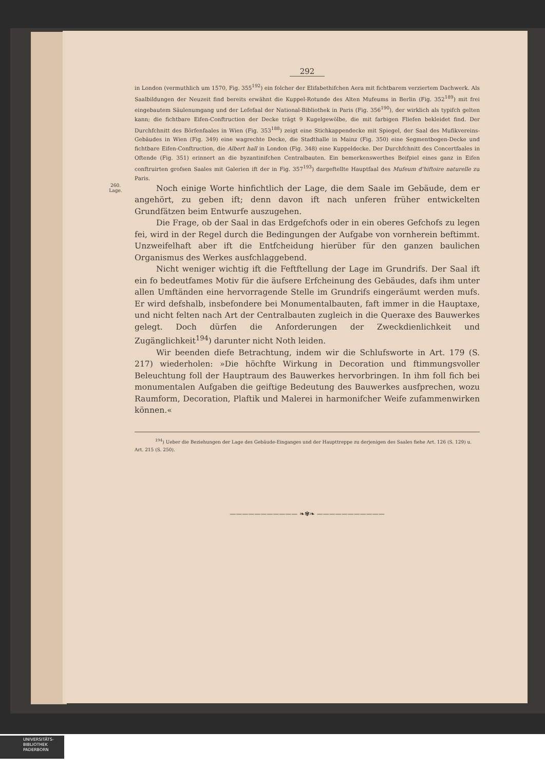292
in London (vermuthlich um 1570, Fig. 355<sup>192</sup>) ein folcher der Elifabethifchen Aera mit fichtbarem verziertem Dachwerk. Als Saalbildungen der Neuzeit find bereits erwähnt die Kuppel-Rotunde des Alten Mufeums in Berlin (Fig. 352<sup>189</sup>) mit frei eingebautem Säulenumgang und der Lefefaal der National-Bibliothek in Paris (Fig. 356<sup>190</sup>), der wirklich als typifch gelten kann; die fichtbare Eifen-Conftruction der Decke trägt 9 Kugelgewölbe, die mit farbigen Fliefen bekleidet find. Der Durchfchnitt des Börfenfaales in Wien (Fig. 353<sup>188</sup>) zeigt eine Stichkappendecke mit Spiegel, der Saal des Mufikvereins-Gebäudes in Wien (Fig. 349) eine wagrechte Decke, die Stadthalle in Mainz (Fig. 350) eine Segmentbogen-Decke und fichtbare Eifen-Conftruction, die Albert hall in London (Fig. 348) eine Kuppeldecke. Der Durchfchnitt des Concertfaales in Oftende (Fig. 351) erinnert an die byzantinifchen Centralbauten. Ein bemerkenswerthes Beifpiel eines ganz in Eifen conftruirten grofsen Saales mit Galerien ift der in Fig. 357<sup>193</sup>) dargeftellte Hauptfaal des Mufeum d'hiftoire naturelle zu Paris.
260.
Lage.
Noch einige Worte hinfichtlich der Lage, die dem Saale im Gebäude, dem er angehört, zu geben ift; denn davon ift nach unferen früher entwickelten Grundfätzen beim Entwurfe auszugehen.
Die Frage, ob der Saal in das Erdgefchofs oder in ein oberes Gefchofs zu legen fei, wird in der Regel durch die Bedingungen der Aufgabe von vornherein beftimmt. Unzweifelhaft aber ift die Entfcheidung hierüber für den ganzen baulichen Organismus des Werkes ausfchlaggebend.
Nicht weniger wichtig ift die Feftftellung der Lage im Grundrifs. Der Saal ift ein fo bedeutfames Motiv für die äufsere Erfcheinung des Gebäudes, dafs ihm unter allen Umftänden eine hervorragende Stelle im Grundrifs eingeräumt werden mufs. Er wird defshalb, insbefondere bei Monumentalbauten, faft immer in die Hauptaxe, und nicht felten nach Art der Centralbauten zugleich in die Queraxe des Bauwerkes gelegt. Doch dürfen die Anforderungen der Zweckdienlichkeit und Zugänglichkeit<sup>194</sup>) darunter nicht Noth leiden.
Wir beenden diefe Betrachtung, indem wir die Schlufsworte in Art. 179 (S. 217) wiederholen: »Die höchfte Wirkung in Decoration und ftimmungsvoller Beleuchtung foll der Hauptraum des Bauwerkes hervorbringen. In ihm foll fich bei monumentalen Aufgaben die geiftige Bedeutung des Bauwerkes ausfprechen, wozu Raumform, Decoration, Plaftik und Malerei in harmonifcher Weife zufammenwirken können.«
<sup>194</sup>) Ueber die Beziehungen der Lage des Gebäude-Einganges und der Haupttreppe zu derjenigen des Saales fiehe Art. 126 (S. 129) u. Art. 215 (S. 250).
——————————— ❧✾❧ ———————————
UNIVERSITÄTS-
BIBLIOTHEK
PADERBORN